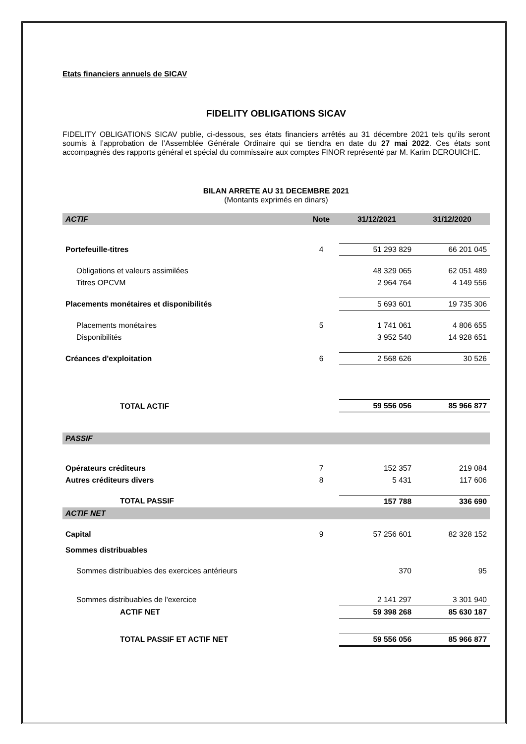Etats financiers annuels de SICAV
FIDELITY OBLIGATIONS SICAV
FIDELITY OBLIGATIONS SICAV publie, ci-dessous, ses états financiers arrêtés au 31 décembre 2021 tels qu’ils seront soumis à l’approbation de l’Assemblée Générale Ordinaire qui se tiendra en date du 27 mai 2022. Ces états sont accompagnés des rapports général et spécial du commissaire aux comptes FINOR représenté par M. Karim DEROUICHE.
BILAN ARRETE AU 31 DECEMBRE 2021
(Montants exprimés en dinars)
| ACTIF | Note | 31/12/2021 | 31/12/2020 |
| --- | --- | --- | --- |
| Portefeuille-titres | 4 | 51 293 829 | 66 201 045 |
| Obligations et valeurs assimilées | | 48 329 065 | 62 051 489 |
| Titres OPCVM | | 2 964 764 | 4 149 556 |
| Placements monétaires et disponibilités | | 5 693 601 | 19 735 306 |
| Placements monétaires | 5 | 1 741 061 | 4 806 655 |
| Disponibilités | | 3 952 540 | 14 928 651 |
| Créances d'exploitation | 6 | 2 568 626 | 30 526 |
| TOTAL ACTIF | | 59 556 056 | 85 966 877 |
| PASSIF | | | |
| Opérateurs créditeurs | 7 | 152 357 | 219 084 |
| Autres créditeurs divers | 8 | 5 431 | 117 606 |
| TOTAL PASSIF | | 157 788 | 336 690 |
| ACTIF NET | | | |
| Capital | 9 | 57 256 601 | 82 328 152 |
| Sommes distribuables | | | |
| Sommes distribuables des exercices antérieurs | | 370 | 95 |
| Sommes distribuables de l'exercice | | 2 141 297 | 3 301 940 |
| ACTIF NET | | 59 398 268 | 85 630 187 |
| TOTAL PASSIF ET ACTIF NET | | 59 556 056 | 85 966 877 |